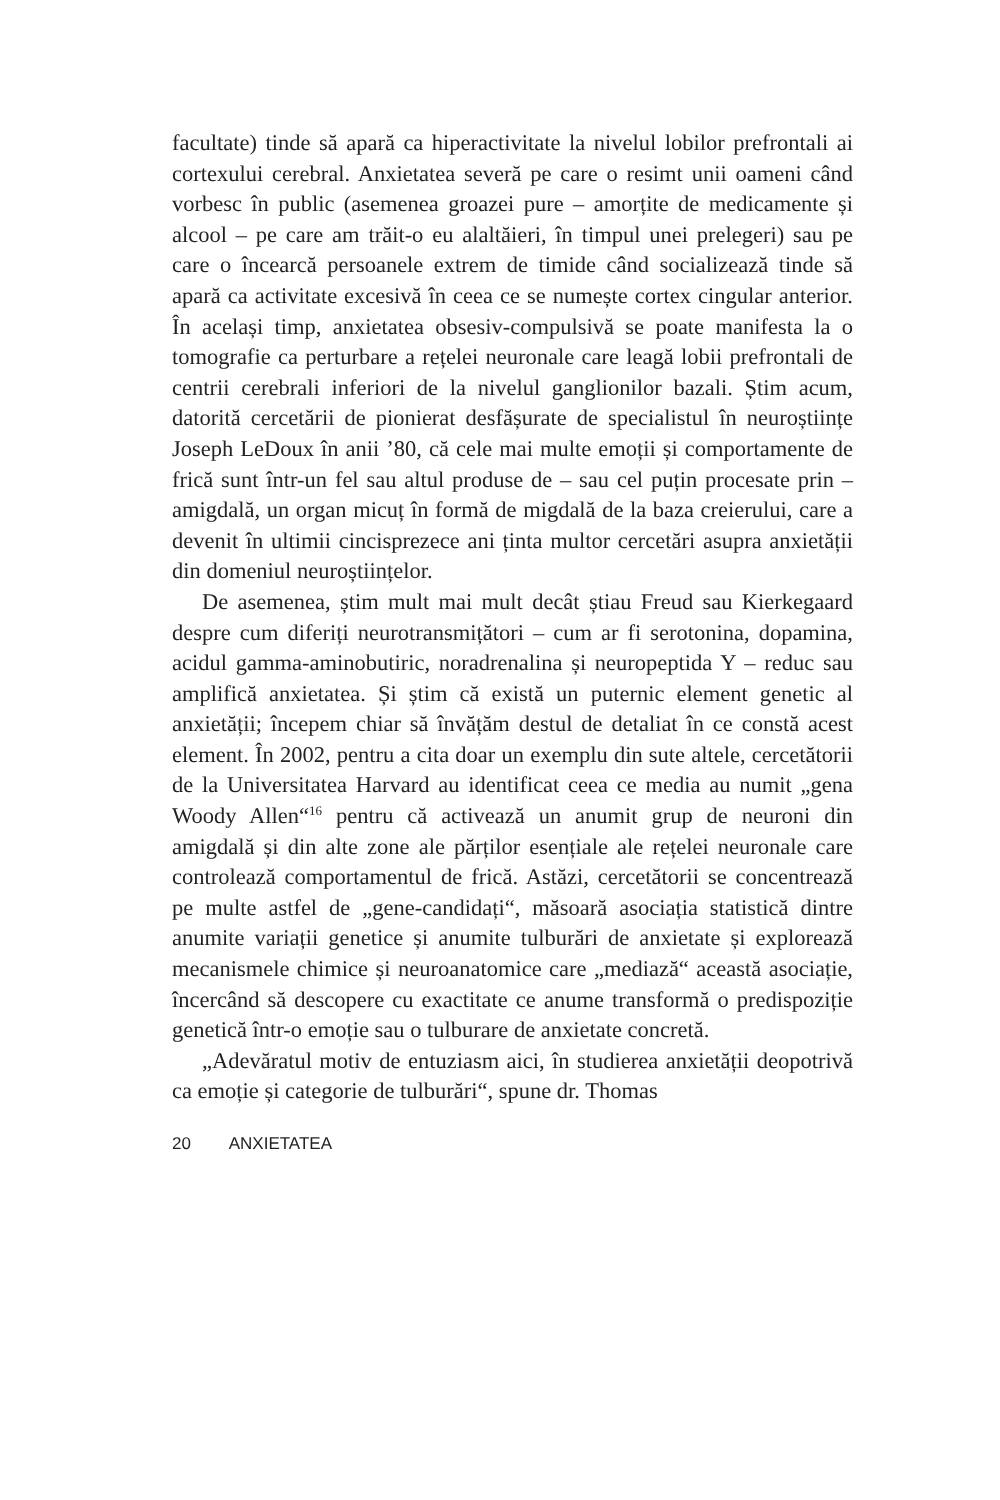facultate) tinde să apară ca hiperactivitate la nivelul lobilor prefrontali ai cortexului cerebral. Anxietatea severă pe care o resimt unii oameni când vorbesc în public (asemenea groazei pure – amorțite de medicamente și alcool – pe care am trăit-o eu alaltăieri, în timpul unei prelegeri) sau pe care o încearcă persoanele extrem de timide când socializează tinde să apară ca activitate excesivă în ceea ce se numește cortex cingular anterior. În același timp, anxietatea obsesiv-compulsivă se poate manifesta la o tomografie ca perturbare a rețelei neuronale care leagă lobii prefrontali de centrii cerebrali inferiori de la nivelul ganglionilor bazali. Știm acum, datorită cercetării de pionierat desfășurate de specialistul în neuroștiințe Joseph LeDoux în anii ’80, că cele mai multe emoții și comportamente de frică sunt într-un fel sau altul produse de – sau cel puțin procesate prin – amigdală, un organ micuț în formă de migdală de la baza creierului, care a devenit în ultimii cincisprezece ani ținta multor cercetări asupra anxietății din domeniul neuroștiințelor.
De asemenea, știm mult mai mult decât știau Freud sau Kierkegaard despre cum diferiți neurotransmițători – cum ar fi serotonina, dopamina, acidul gamma-aminobutiric, noradrenalina și neuropeptida Y – reduc sau amplifică anxietatea. Și știm că există un puternic element genetic al anxietății; începem chiar să învățăm destul de detaliat în ce constă acest element. În 2002, pentru a cita doar un exemplu din sute altele, cercetătorii de la Universitatea Harvard au identificat ceea ce media au numit „gena Woody Allen“<sup>16</sup> pentru că activează un anumit grup de neuroni din amigdală și din alte zone ale părților esențiale ale rețelei neuronale care controlează comportamentul de frică. Astăzi, cercetătorii se concentrează pe multe astfel de „gene-candidați“, măsoară asociația statistică dintre anumite variații genetice și anumite tulburări de anxietate și explorează mecanismele chimice și neuroanatomice care „mediază“ această asociație, încercând să descopere cu exactitate ce anume transformă o predispoziție genetică într-o emoție sau o tulburare de anxietate concretă.
„Adevăratul motiv de entuziasm aici, în studierea anxietății deopotrivă ca emoție și categorie de tulburări“, spune dr. Thomas
20 ANXIETATEA